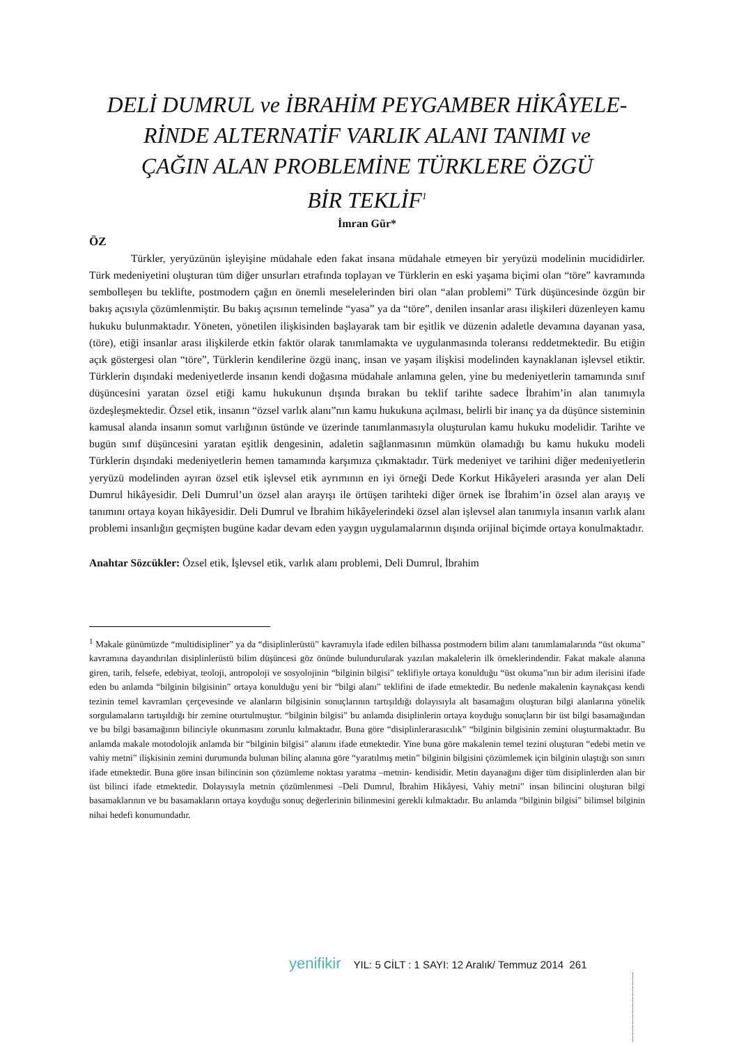DELİ DUMRUL ve İBRAHİM PEYGAMBER HİKÂYELE-
RİNDE ALTERNATİF VARLIK ALANI TANIMI ve
ÇAĞIN ALAN PROBLEMİNE TÜRKLERE ÖZGÜ
BİR TEKLİF<sup>1</sup>
İmran Gür*
ÖZ
Türkler, yeryüzünün işleyişine müdahale eden fakat insana müdahale etmeyen bir yeryüzü modelinin mucididirler. Türk medeniyetini oluşturan tüm diğer unsurları etrafında toplayan ve Türklerin en eski yaşama biçimi olan “töre” kavramında sembolleşen bu teklifte, postmodern çağın en önemli meselelerinden biri olan “alan problemi” Türk düşüncesinde özgün bir bakış açısıyla çözümlenmiştir. Bu bakış açısının temelinde “yasa” ya da “töre”, denilen insanlar arası ilişkileri düzenleyen kamu hukuku bulunmaktadır. Yöneten, yönetilen ilişkisinden başlayarak tam bir eşitlik ve düzenin adaletle devamına dayanan yasa, (töre), etiği insanlar arası ilişkilerde etkin faktör olarak tanımlamakta ve uygulanmasında toleransı reddetmektedir. Bu etiğin açık göstergesi olan “töre”, Türklerin kendilerine özgü inanç, insan ve yaşam ilişkisi modelinden kaynaklanan işlevsel etiktir. Türklerin dışındaki medeniyetlerde insanın kendi doğasına müdahale anlamına gelen, yine bu medeniyetlerin tamamında sınıf düşüncesini yaratan özsel etiği kamu hukukunun dışında bırakan bu teklif tarihte sadece İbrahim’in alan tanımıyla özdeşleşmektedir. Özsel etik, insanın “özsel varlık alanı”nın kamu hukukuna açılması, belirli bir inanç ya da düşünce sisteminin kamusal alanda insanın somut varlığının üstünde ve üzerinde tanımlanmasıyla oluşturulan kamu hukuku modelidir. Tarihte ve bugün sınıf düşüncesini yaratan eşitlik dengesinin, adaletin sağlanmasının mümkün olamadığı bu kamu hukuku modeli Türklerin dışındaki medeniyetlerin hemen tamamında karşımıza çıkmaktadır. Türk medeniyet ve tarihini diğer medeniyetlerin yeryüzü modelinden ayıran özsel etik işlevsel etik ayrımının en iyi örneği Dede Korkut Hikâyeleri arasında yer alan Deli Dumrul hikâyesidir. Deli Dumrul’un özsel alan arayışı ile örtüşen tarihteki diğer örnek ise İbrahim’in özsel alan arayış ve tanımını ortaya koyan hikâyesidir. Deli Dumrul ve İbrahim hikâyelerindeki özsel alan işlevsel alan tanımıyla insanın varlık alanı problemi insanlığın geçmişten bugüne kadar devam eden yaygın uygulamalarının dışında orijinal biçimde ortaya konulmaktadır.
Anahtar Sözcükler: Özsel etik, İşlevsel etik, varlık alanı problemi, Deli Dumrul, İbrahim
<sup>1</sup> Makale günümüzde “multidisipliner” ya da “disiplinlerüstü” kavramıyla ifade edilen bilhassa postmodern bilim alanı tanımlamalarında “üst okuma” kavramına dayandırılan disiplinlerüstü bilim düşüncesi göz önünde bulundurularak yazılan makalelerin ilk örneklerindendir. Fakat makale alanına giren, tarih, felsefe, edebiyat, teoloji, antropoloji ve sosyolojinin “bilginin bilgisi” teklifiyle ortaya konulduğu “üst okuma”nın bir adım ilerisini ifade eden bu anlamda “bilginin bilgisinin” ortaya konulduğu yeni bir “bilgi alanı” teklifini de ifade etmektedir. Bu nedenle makalenin kaynakçası kendi tezinin temel kavramları çerçevesinde ve alanların bilgisinin sonuçlarının tartışıldığı dolayısıyla alt basamağını oluşturan bilgi alanlarına yönelik sorgulamaların tartışıldığı bir zemine oturtulmuştur. “bilginin bilgisi” bu anlamda disiplinlerin ortaya koyduğu sonuçların bir üst bilgi basamağından ve bu bilgi basamağının bilinciyle okunmasını zorunlu kılmaktadır. Buna göre “disiplinlerarasıcılık” “bilginin bilgisinin zemini oluşturmaktadır. Bu anlamda makale motodolojik anlamda bir “bilginin bilgisi” alanını ifade etmektedir. Yine buna göre makalenin temel tezini oluşturan “edebi metin ve vahiy metni” ilişkisinin zemini durumunda bulunan bilinç alanına göre “yaratılmış metin” bilginin bilgisini çözümlemek için bilginin ulaştığı son sınırı ifade etmektedir. Buna göre insan bilincinin son çözümleme noktası yaratma –metnin- kendisidir. Metin dayanağını diğer tüm disiplinlerden alan bir üst bilinci ifade etmektedir. Dolayısıyla metnin çözümlenmesi –Deli Dumrul, İbrahim Hikâyesi, Vahiy metni” insan bilincini oluşturan bilgi basamaklarının ve bu basamakların ortaya koyduğu sonuç değerlerinin bilinmesini gerekli kılmaktadır. Bu anlamda “bilginin bilgisi” bilimsel bilginin nihai hedefi konumundadır.
yenifikir YIL: 5 CİLT : 1 SAYI: 12 Aralık/ Temmuz 2014 261